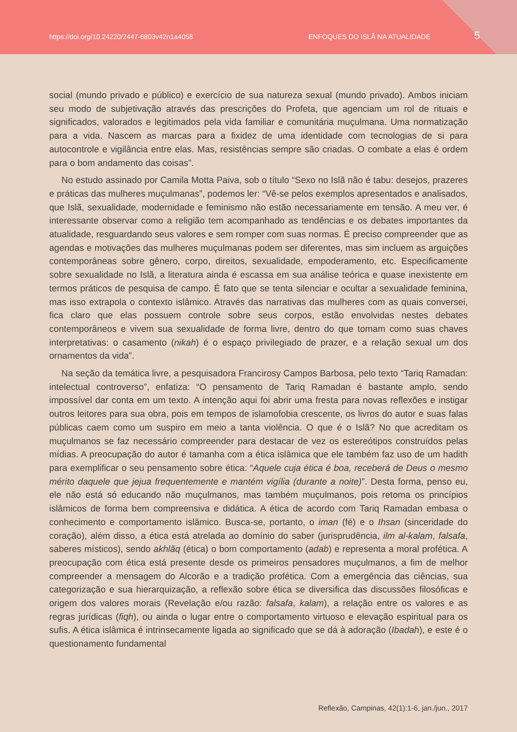https://doi.org/10.24220/2447-6803v42n1a4058 ENFOQUES DO ISLÃ NA ATUALIDADE 5
social (mundo privado e público) e exercício de sua natureza sexual (mundo privado). Ambos iniciam seu modo de subjetivação através das prescrições do Profeta, que agenciam um rol de rituais e significados, valorados e legitimados pela vida familiar e comunitária muçulmana. Uma normatização para a vida. Nascem as marcas para a fixidez de uma identidade com tecnologias de si para autocontrole e vigilância entre elas. Mas, resistências sempre são criadas. O combate a elas é ordem para o bom andamento das coisas”.
No estudo assinado por Camila Motta Paiva, sob o título “Sexo no Islã não é tabu: desejos, prazeres e práticas das mulheres muçulmanas”, podemos ler: “Vê-se pelos exemplos apresentados e analisados, que Islã, sexualidade, modernidade e feminismo não estão necessariamente em tensão. A meu ver, é interessante observar como a religião tem acompanhado as tendências e os debates importantes da atualidade, resguardando seus valores e sem romper com suas normas. É preciso compreender que as agendas e motivações das mulheres muçulmanas podem ser diferentes, mas sim incluem as arguições contemporâneas sobre gênero, corpo, direitos, sexualidade, empoderamento, etc. Especificamente sobre sexualidade no Islã, a literatura ainda é escassa em sua análise teórica e quase inexistente em termos práticos de pesquisa de campo. É fato que se tenta silenciar e ocultar a sexualidade feminina, mas isso extrapola o contexto islâmico. Através das narrativas das mulheres com as quais conversei, fica claro que elas possuem controle sobre seus corpos, estão envolvidas nestes debates contemporâneos e vivem sua sexualidade de forma livre, dentro do que tomam como suas chaves interpretativas: o casamento (nikah) é o espaço privilegiado de prazer, e a relação sexual um dos ornamentos da vida”.
Na seção da temática livre, a pesquisadora Francirosy Campos Barbosa, pelo texto “Tariq Ramadan: intelectual controverso”, enfatiza: “O pensamento de Tariq Ramadan é bastante amplo, sendo impossível dar conta em um texto. A intenção aqui foi abrir uma fresta para novas reflexões e instigar outros leitores para sua obra, pois em tempos de islamofobia crescente, os livros do autor e suas falas públicas caem como um suspiro em meio a tanta violência. O que é o Islã? No que acreditam os muçulmanos se faz necessário compreender para destacar de vez os estereótipos construídos pelas mídias. A preocupação do autor é tamanha com a ética islâmica que ele também faz uso de um hadith para exemplificar o seu pensamento sobre ética: “Aquele cuja ética é boa, receberá de Deus o mesmo mérito daquele que jejua frequentemente e mantém vigília (durante a noite)”. Desta forma, penso eu, ele não está só educando não muçulmanos, mas também muçulmanos, pois retoma os princípios islâmicos de forma bem compreensiva e didática. A ética de acordo com Tariq Ramadan embasa o conhecimento e comportamento islâmico. Busca-se, portanto, o iman (fé) e o Ihsan (sinceridade do coração), além disso, a ética está atrelada ao domínio do saber (jurisprudência, ilm al-kalam, falsafa, saberes místicos), sendo akhlãq (ética) o bom comportamento (adab) e representa a moral profética. A preocupação com ética está presente desde os primeiros pensadores muçulmanos, a fim de melhor compreender a mensagem do Alcorão e a tradição profética. Com a emergência das ciências, sua categorização e sua hierarquização, a reflexão sobre ética se diversifica das discussões filosóficas e origem dos valores morais (Revelação e/ou razão: falsafa, kalam), a relação entre os valores e as regras jurídicas (fiqh), ou ainda o lugar entre o comportamento virtuoso e elevação espiritual para os sufis. A ética islâmica é intrinsecamente ligada ao significado que se dá à adoração (Ibadah), e este é o questionamento fundamental
Reflexão, Campinas, 42(1):1-6, jan./jun., 2017